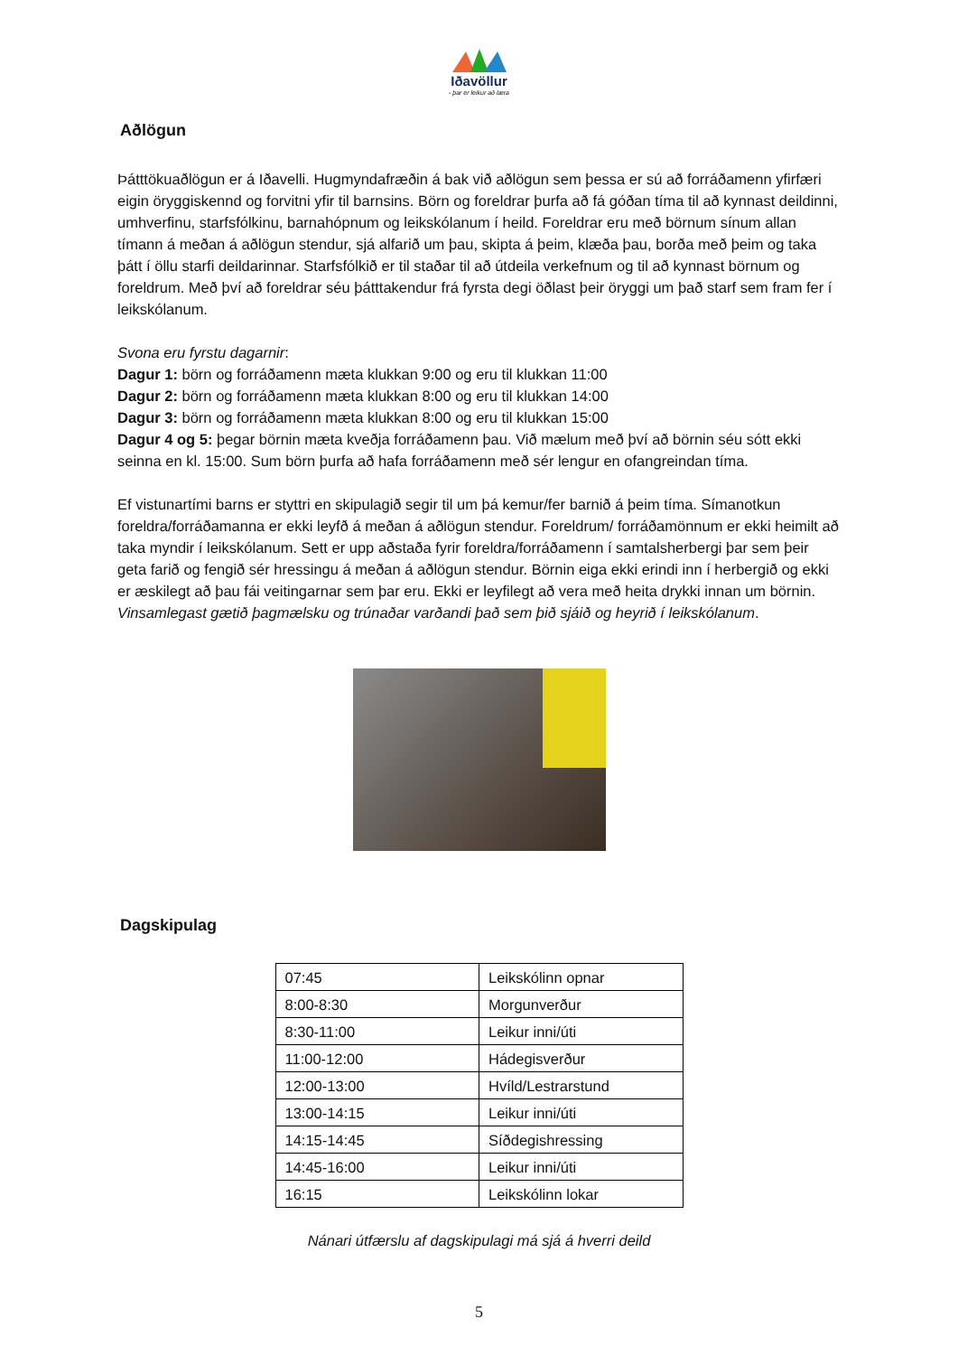Iðavöllur
- þar er leikur að læra
Aðlögun
Þátttökuaðlögun er á Iðavelli. Hugmyndafræðin á bak við aðlögun sem þessa er sú að forráðamenn yfirfæri eigin öryggiskennd og forvitni yfir til barnsins. Börn og foreldrar þurfa að fá góðan tíma til að kynnast deildinni, umhverfinu, starfsfólkinu, barnahópnum og leikskólanum í heild. Foreldrar eru með börnum sínum allan tímann á meðan á aðlögun stendur, sjá alfarið um þau, skipta á þeim, klæða þau, borða með þeim og taka þátt í öllu starfi deildarinnar. Starfsfólkið er til staðar til að útdeila verkefnum og til að kynnast börnum og foreldrum. Með því að foreldrar séu þátttakendur frá fyrsta degi öðlast þeir öryggi um það starf sem fram fer í leikskólanum.
Svona eru fyrstu dagarnir:
Dagur 1: börn og forráðamenn mæta klukkan 9:00 og eru til klukkan 11:00
Dagur 2: börn og forráðamenn mæta klukkan 8:00 og eru til klukkan 14:00
Dagur 3: börn og forráðamenn mæta klukkan 8:00 og eru til klukkan 15:00
Dagur 4 og 5: þegar börnin mæta kveðja forráðamenn þau. Við mælum með því að börnin séu sótt ekki seinna en kl. 15:00. Sum börn þurfa að hafa forráðamenn með sér lengur en ofangreindan tíma.
Ef vistunartími barns er styttri en skipulagið segir til um þá kemur/fer barnið á þeim tíma. Símanotkun foreldra/forráðamanna er ekki leyfð á meðan á aðlögun stendur. Foreldrum/ forráðamönnum er ekki heimilt að taka myndir í leikskólanum. Sett er upp aðstaða fyrir foreldra/forráðamenn í samtalsherbergi þar sem þeir geta farið og fengið sér hressingu á meðan á aðlögun stendur. Börnin eiga ekki erindi inn í herbergið og ekki er æskilegt að þau fái veitingarnar sem þar eru. Ekki er leyfilegt að vera með heita drykki innan um börnin. Vinsamlegast gætið þagmælsku og trúnaðar varðandi það sem þið sjáið og heyrið í leikskólanum.
Dagskipulag
| 07:45 | Leikskólinn opnar |
| 8:00-8:30 | Morgunverður |
| 8:30-11:00 | Leikur inni/úti |
| 11:00-12:00 | Hádegisverður |
| 12:00-13:00 | Hvíld/Lestrarstund |
| 13:00-14:15 | Leikur inni/úti |
| 14:15-14:45 | Síðdegishressing |
| 14:45-16:00 | Leikur inni/úti |
| 16:15 | Leikskólinn lokar |
Nánari útfærslu af dagskipulagi má sjá á hverri deild
5